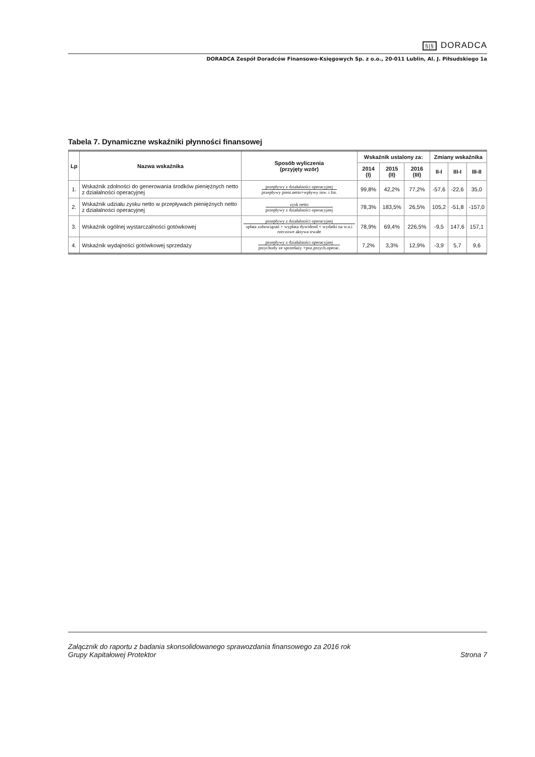§|§ DORADCA
DORADCA Zespół Doradców Finansowo-Księgowych Sp. z o.o., 20-011 Lublin, Al. J. Piłsudskiego 1a
Tabela 7. Dynamiczne wskaźniki płynności finansowej
| Lp | Nazwa wskaźnika | Sposób wyliczenia (przyjęty wzór) | Wskaźnik ustalony za: | | | Zmiany wskaźnika | | |
| --- | --- | --- | --- | --- | --- | --- | --- | --- |
| | | | 2014 (I) | 2015 (II) | 2016 (III) | II-I | III-I | III-II |
| 1. | Wskaźnik zdolności do generowania środków pieniężnych netto z działalności operacyjnej | przepływy z działalności operacyjnej przepływy pieni.netto+wpływy inw. i fin. | 99,8% | 42,2% | 77,2% | -57,6 | -22,6 | 35,0 |
| 2. | Wskaźnik udziału zysku netto w przepływach pieniężnych netto z działalności operacyjnej | zysk netto przepływy z działalności operacyjnej | 78,3% | 183,5% | 26,5% | 105,2 | -51,8 | -157,0 |
| 3. | Wskaźnik ogólnej wystarczalności gotówkowej | przepływy z działalności operacyjnej spłata zobowiązań + wypłata dywidend + wydatki na w.n.i rzeczowe aktywa trwałe | 78,9% | 69,4% | 226,5% | -9,5 | 147,6 | 157,1 |
| 4. | Wskaźnik wydajności gotówkowej sprzedaży | przepływy z działalności operacyjnej przychody ze sprzedaży +poz.przych.operac. | 7,2% | 3,3% | 12,9% | -3,9 | 5,7 | 9,6 |
Załącznik do raportu z badania skonsolidowanego sprawozdania finansowego za 2016 rok
Grupy Kapitałowej Protektor
Strona 7